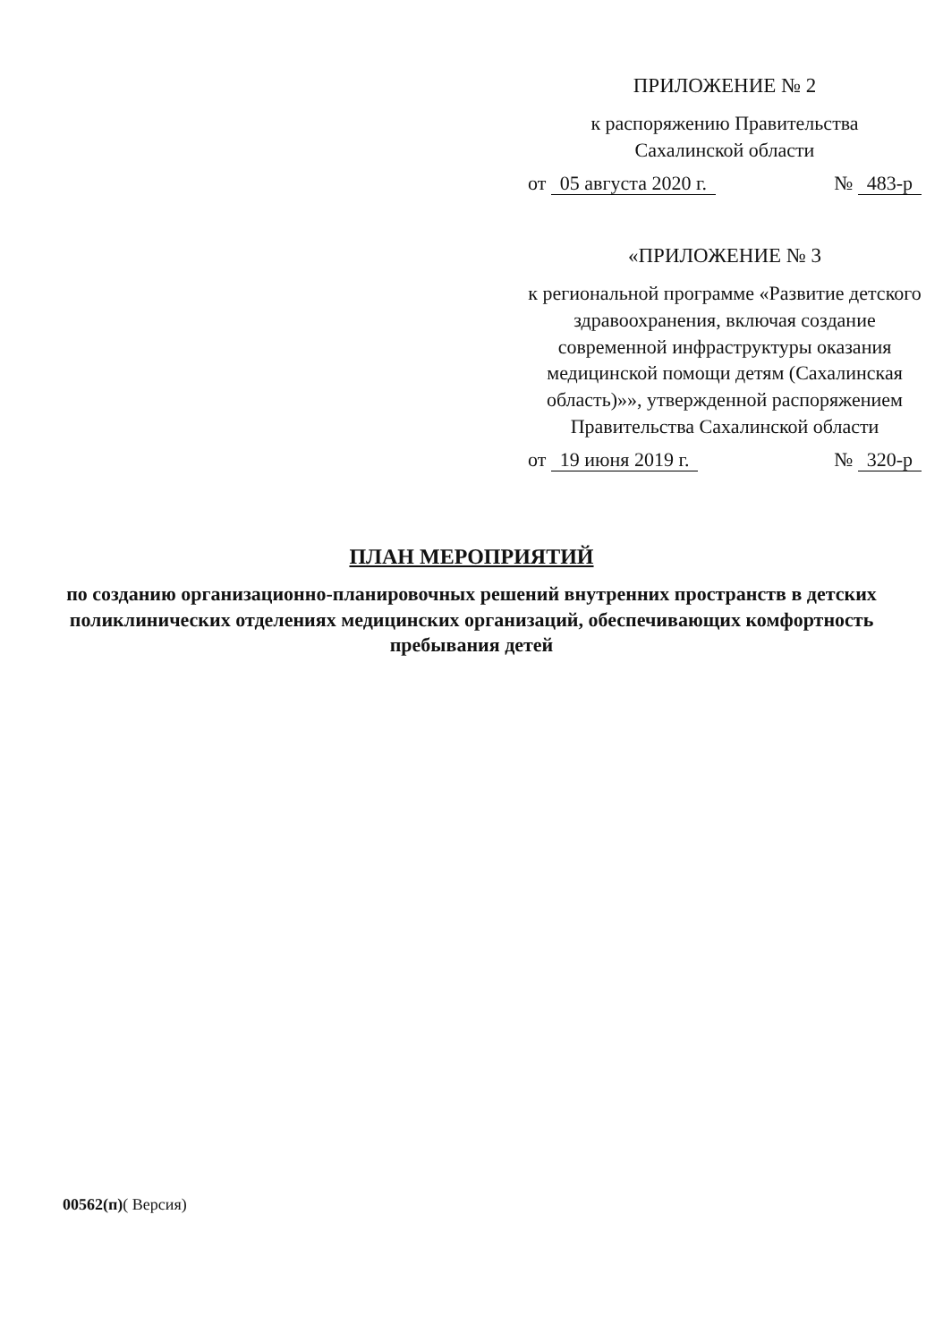ПРИЛОЖЕНИЕ № 2
к распоряжению Правительства
Сахалинской области
от 05 августа 2020 г. № 483-р
«ПРИЛОЖЕНИЕ № 3
к региональной программе «Развитие детского здравоохранения, включая создание современной инфраструктуры оказания медицинской помощи детям (Сахалинская область)»», утвержденной распоряжением Правительства Сахалинской области
от 19 июня 2019 г. № 320-р
ПЛАН МЕРОПРИЯТИЙ
по созданию организационно-планировочных решений внутренних пространств в детских поликлинических отделениях медицинских организаций, обеспечивающих комфортность пребывания детей
00562(п)( Версия)